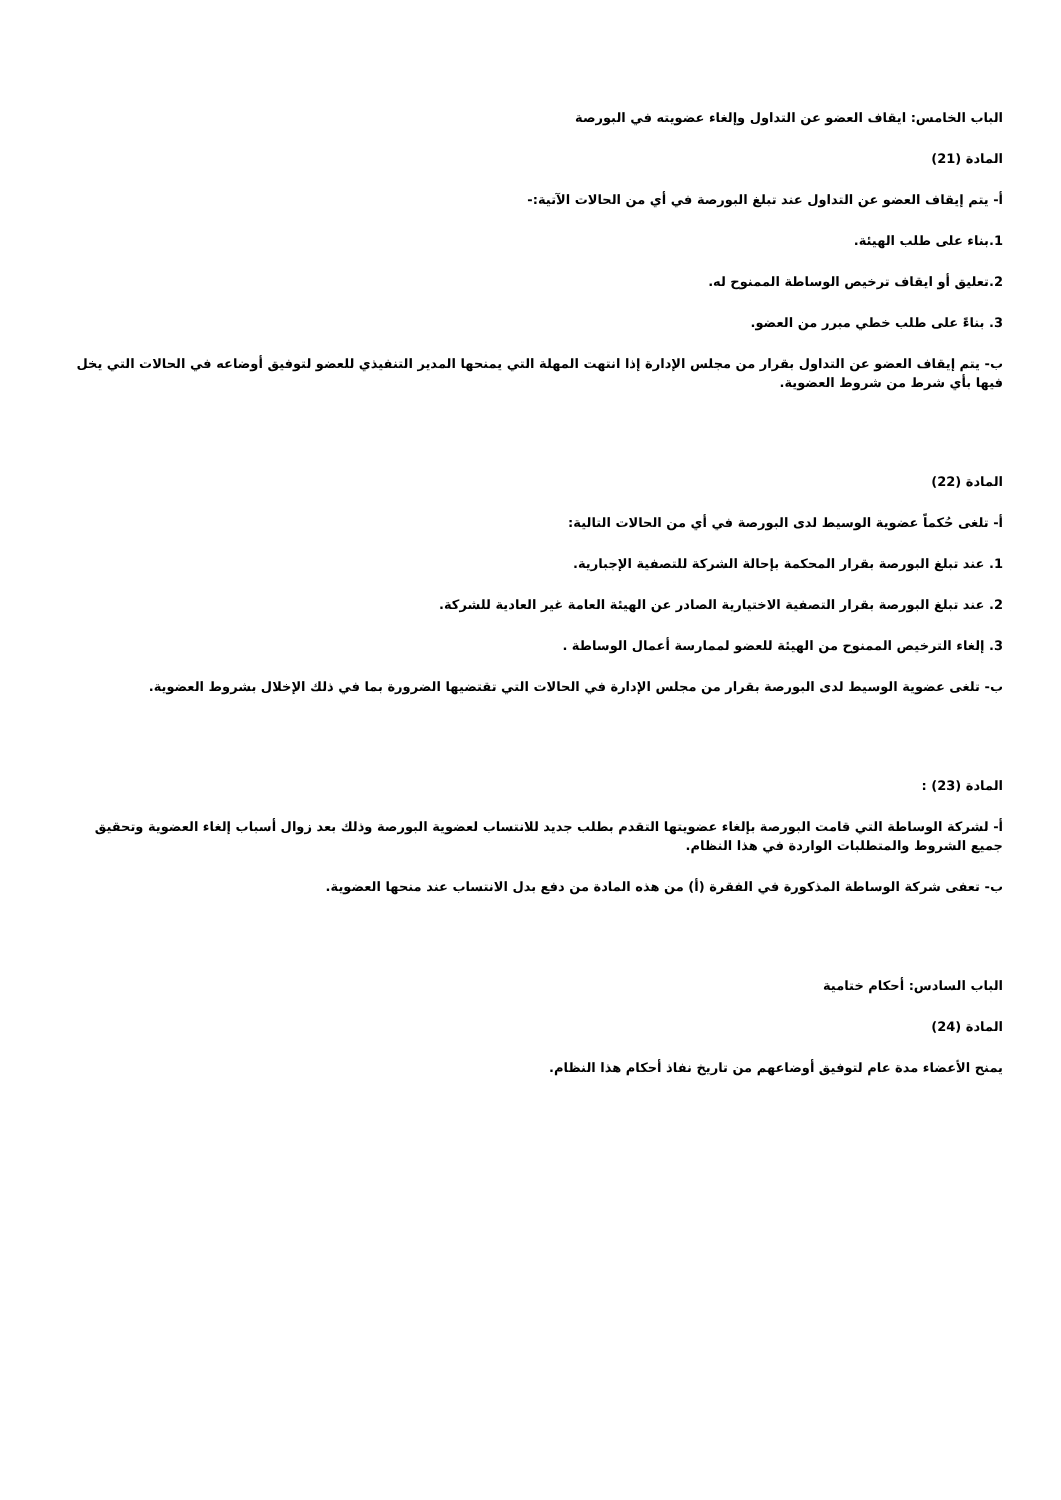الباب الخامس: ايقاف العضو عن التداول وإلغاء عضويته في البورصة
المادة (21)
أ- يتم إيقاف العضو عن التداول عند تبلغ البورصة في أي من الحالات الآتية:-
1.بناء على طلب الهيئة.
2.تعليق أو ايقاف ترخيص الوساطة الممنوح له.
3. بناءً على طلب خطي مبرر من العضو.
ب- يتم إيقاف العضو عن التداول بقرار من مجلس الإدارة إذا انتهت المهلة التي يمنحها المدير التنفيذي للعضو لتوفيق أوضاعه في الحالات التي يخل فيها بأي شرط من شروط العضوية.
المادة (22)
أ- تلغى حُكماً عضوية الوسيط لدى البورصة في أي من الحالات التالية:
1. عند تبلغ البورصة بقرار المحكمة بإحالة الشركة للتصفية الإجبارية.
2. عند تبلغ البورصة بقرار التصفية الاختيارية الصادر عن الهيئة العامة غير العادية للشركة.
3. إلغاء الترخيص الممنوح من الهيئة للعضو لممارسة أعمال الوساطة .
ب- تلغى عضوية الوسيط لدى البورصة بقرار من مجلس الإدارة في الحالات التي تقتضيها الضرورة بما في ذلك الإخلال بشروط العضوية.
المادة (23) :
أ- لشركة الوساطة التي قامت البورصة بإلغاء عضويتها التقدم بطلب جديد للانتساب لعضوية البورصة وذلك بعد زوال أسباب إلغاء العضوية وتحقيق جميع الشروط والمتطلبات الواردة في هذا النظام.
ب- تعفى شركة الوساطة المذكورة في الفقرة (أ) من هذه المادة من دفع بدل الانتساب عند منحها العضوية.
الباب السادس: أحكام ختامية
المادة (24)
يمنح الأعضاء مدة عام لتوفيق أوضاعهم من تاريخ نفاذ أحكام هذا النظام.